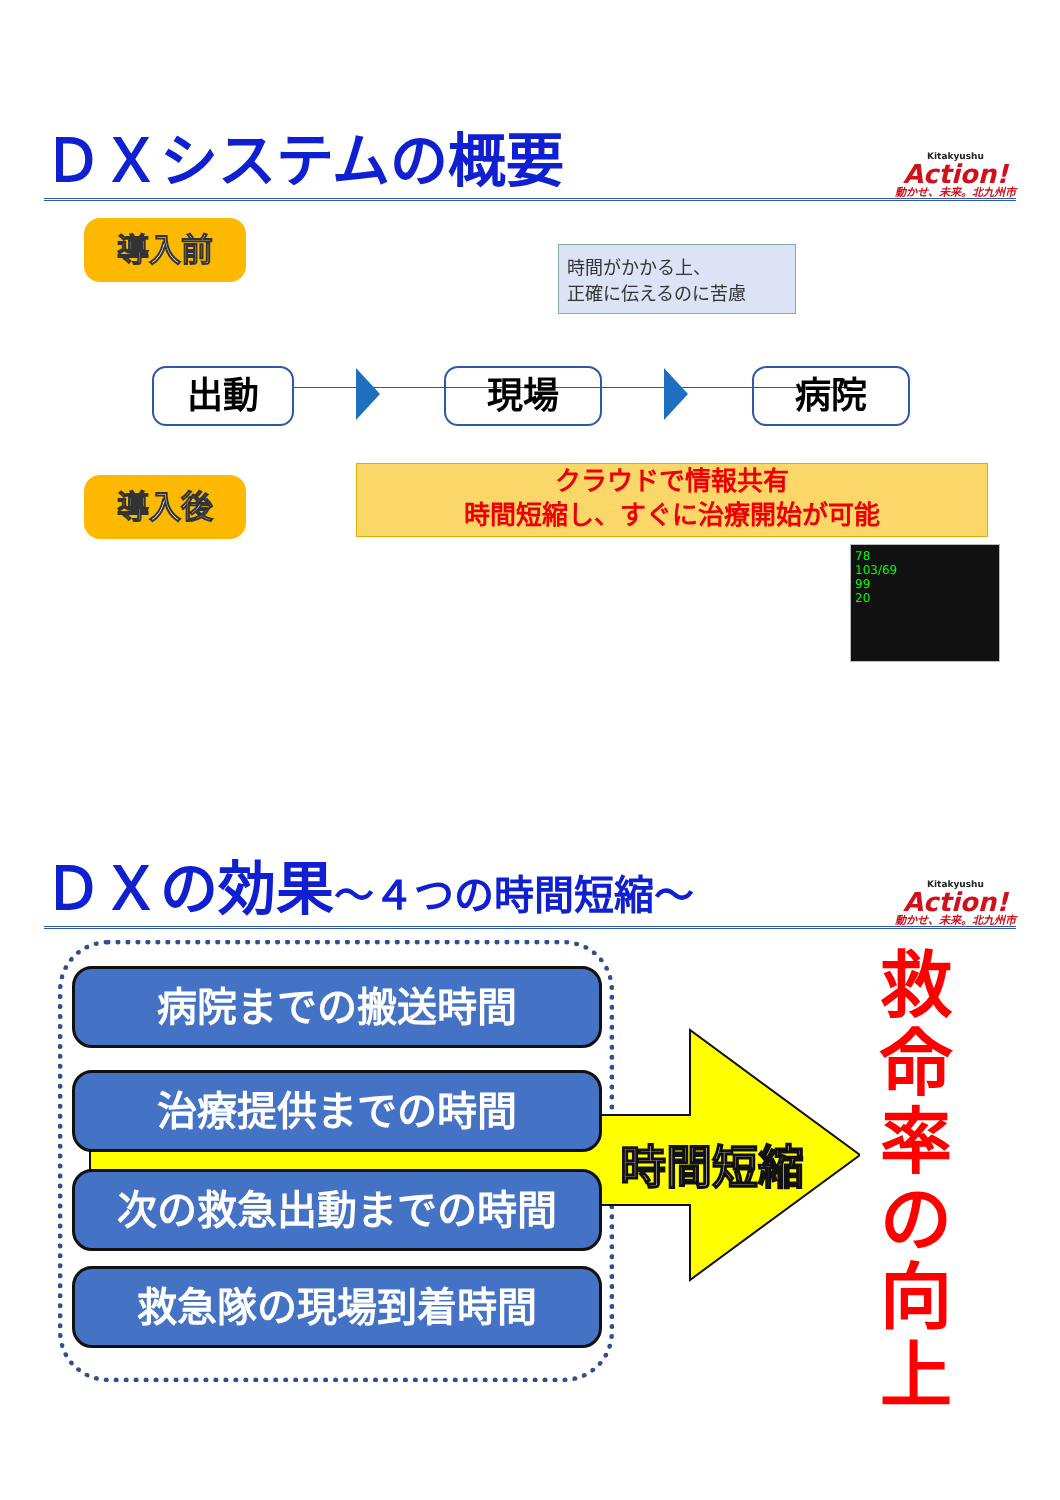ＤＸシステムの概要
Kitakyushu
Action!
動かせ、未来。北九州市
導入前
導入後
時間がかかる上、
正確に伝えるのに苦慮
出動 現場 病院
クラウドで情報共有
時間短縮し、すぐに治療開始が可能
78
103/69
99
20
ＤＸの効果～４つの時間短縮～
Kitakyushu
Action!
動かせ、未来。北九州市
病院までの搬送時間
治療提供までの時間
次の救急出動までの時間
救急隊の現場到着時間
時間短縮
救命率の向上